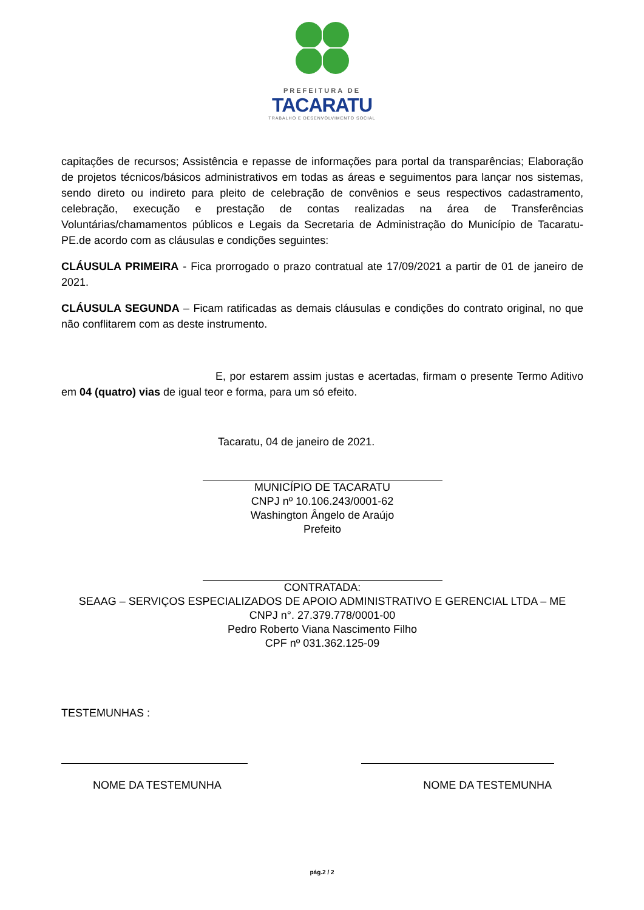PREFEITURA DE
TACARATU
TRABALHO E DESENVOLVIMENTO SOCIAL
capitações de recursos; Assistência e repasse de informações para portal da transparências; Elaboração de projetos técnicos/básicos administrativos em todas as áreas e seguimentos para lançar nos sistemas, sendo direto ou indireto para pleito de celebração de convênios e seus respectivos cadastramento, celebração, execução e prestação de contas realizadas na área de Transferências Voluntárias/chamamentos públicos e Legais da Secretaria de Administração do Município de Tacaratu-PE.de acordo com as cláusulas e condições seguintes:
CLÁUSULA PRIMEIRA - Fica prorrogado o prazo contratual ate 17/09/2021 a partir de 01 de janeiro de 2021.
CLÁUSULA SEGUNDA – Ficam ratificadas as demais cláusulas e condições do contrato original, no que não conflitarem com as deste instrumento.
E, por estarem assim justas e acertadas, firmam o presente Termo Aditivo em 04 (quatro) vias de igual teor e forma, para um só efeito.
Tacaratu, 04 de janeiro de 2021.
MUNICÍPIO DE TACARATU
CNPJ nº 10.106.243/0001-62
Washington Ângelo de Araújo
Prefeito
CONTRATADA:
SEAAG – SERVIÇOS ESPECIALIZADOS DE APOIO ADMINISTRATIVO E GERENCIAL LTDA – ME
CNPJ n°. 27.379.778/0001-00
Pedro Roberto Viana Nascimento Filho
CPF nº 031.362.125-09
TESTEMUNHAS :
NOME DA TESTEMUNHA NOME DA TESTEMUNHA
pág.2 / 2